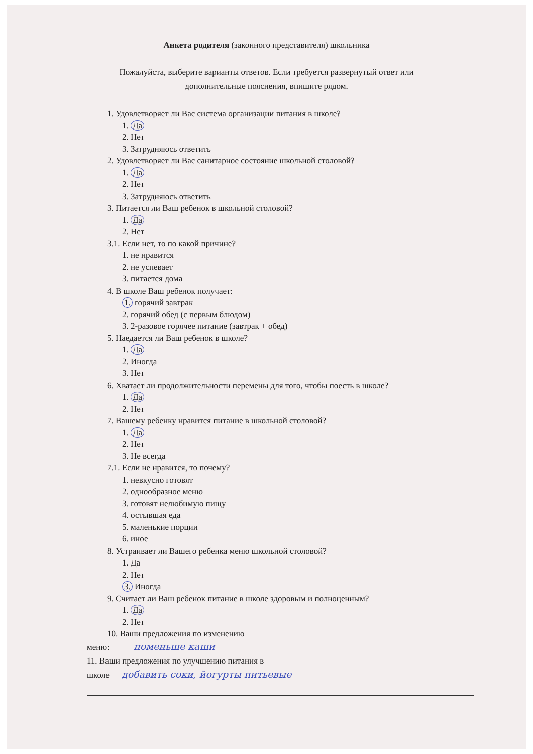Анкета родителя (законного представителя) школьника
Пожалуйста, выберите варианты ответов. Если требуется развернутый ответ или
дополнительные пояснения, впишите рядом.
1. Удовлетворяет ли Вас система организации питания в школе?
1. Да
2. Нет
3. Затрудняюсь ответить
2. Удовлетворяет ли Вас санитарное состояние школьной столовой?
1. Да
2. Нет
3. Затрудняюсь ответить
3. Питается ли Ваш ребенок в школьной столовой?
1. Да
2. Нет
3.1. Если нет, то по какой причине?
1. не нравится
2. не успевает
3. питается дома
4. В школе Ваш ребенок получает:
1. горячий завтрак
2. горячий обед (с первым блюдом)
3. 2-разовое горячее питание (завтрак + обед)
5. Наедается ли Ваш ребенок в школе?
1. Да
2. Иногда
3. Нет
6. Хватает ли продолжительности перемены для того, чтобы поесть в школе?
1. Да
2. Нет
7. Вашему ребенку нравится питание в школьной столовой?
1. Да
2. Нет
3. Не всегда
7.1. Если не нравится, то почему?
1. невкусно готовят
2. однообразное меню
3. готовят нелюбимую пищу
4. остывшая еда
5. маленькие порции
6. иное
8. Устраивает ли Вашего ребенка меню школьной столовой?
1. Да
2. Нет
3. Иногда
9. Считает ли Ваш ребенок питание в школе здоровым и полноценным?
1. Да
2. Нет
10. Ваши предложения по изменению
меню: поменьше каши
11. Ваши предложения по улучшению питания в
школе добавить соки, йогурты питьевые